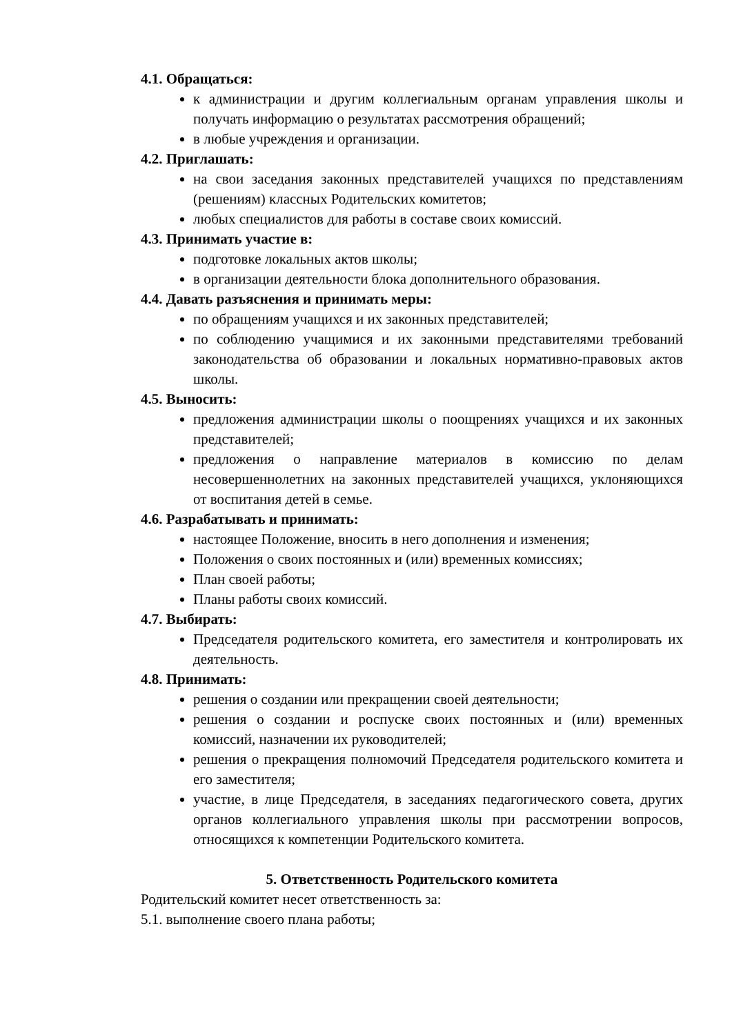4.1. Обращаться:
к администрации и другим коллегиальным органам управления школы и получать информацию о результатах рассмотрения обращений;
в любые учреждения и организации.
4.2. Приглашать:
на свои заседания законных представителей учащихся по представлениям (решениям) классных Родительских комитетов;
любых специалистов для работы в составе своих комиссий.
4.3. Принимать участие в:
подготовке локальных актов школы;
в организации деятельности блока дополнительного образования.
4.4. Давать разъяснения и принимать меры:
по обращениям учащихся и их законных представителей;
по соблюдению учащимися и их законными представителями требований законодательства об образовании и локальных нормативно-правовых актов школы.
4.5. Выносить:
предложения администрации школы о поощрениях учащихся и их законных представителей;
предложения о направление материалов в комиссию по делам несовершеннолетних на законных представителей учащихся, уклоняющихся от воспитания детей в семье.
4.6. Разрабатывать и принимать:
настоящее Положение, вносить в него дополнения и изменения;
Положения о своих постоянных и (или) временных комиссиях;
План своей работы;
Планы работы своих комиссий.
4.7. Выбирать:
Председателя родительского комитета, его заместителя и контролировать их деятельность.
4.8. Принимать:
решения о создании или прекращении своей деятельности;
решения о создании и роспуске своих постоянных и (или) временных комиссий, назначении их руководителей;
решения о прекращения полномочий Председателя родительского комитета и его заместителя;
участие, в лице Председателя, в заседаниях педагогического совета, других органов коллегиального управления школы при рассмотрении вопросов, относящихся к компетенции Родительского комитета.
5. Ответственность Родительского комитета
Родительский комитет несет ответственность за:
5.1. выполнение своего плана работы;